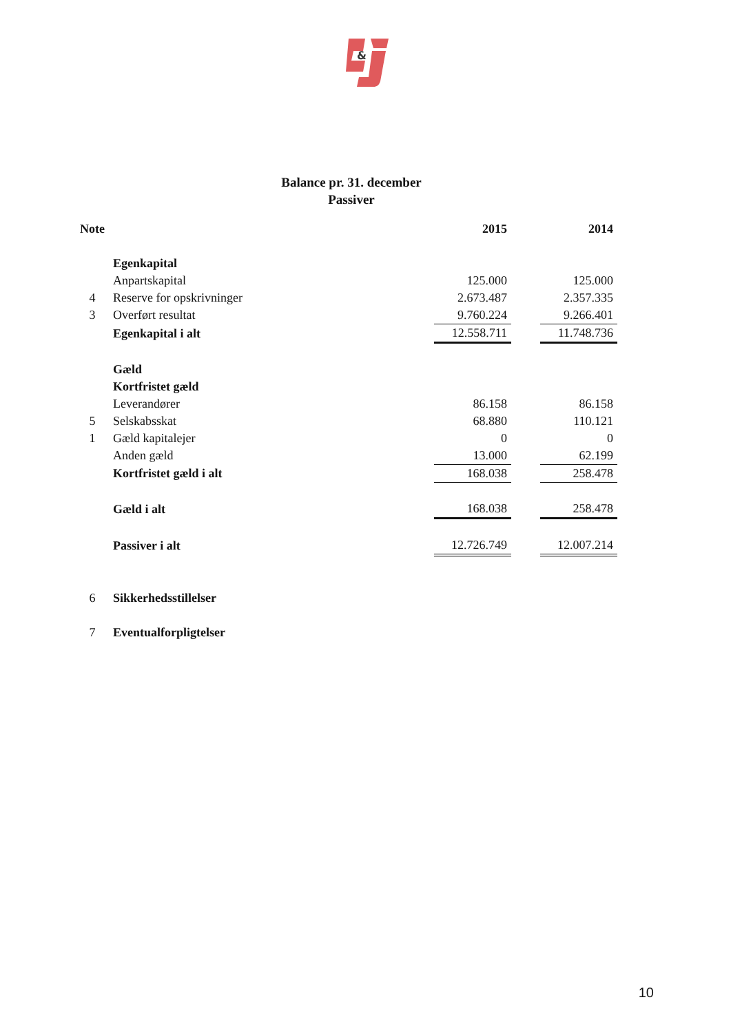&
Balance pr. 31. december
Passiver
| Note | | 2015 | | 2014 |
| | Egenkapital | | | |
| | Anpartskapital | 125.000 | | 125.000 |
| 4 | Reserve for opskrivninger | 2.673.487 | | 2.357.335 |
| 3 | Overført resultat | 9.760.224 | | 9.266.401 |
| | Egenkapital i alt | 12.558.711 | | 11.748.736 |
| | Gæld | | | |
| | Kortfristet gæld | | | |
| | Leverandører | 86.158 | | 86.158 |
| 5 | Selskabsskat | 68.880 | | 110.121 |
| 1 | Gæld kapitalejer | 0 | | 0 |
| | Anden gæld | 13.000 | | 62.199 |
| | Kortfristet gæld i alt | 168.038 | | 258.478 |
| | Gæld i alt | 168.038 | | 258.478 |
| | Passiver i alt | 12.726.749 | | 12.007.214 |
| 6 | Sikkerhedsstillelser | | | |
| 7 | Eventualforpligtelser | | | |
10